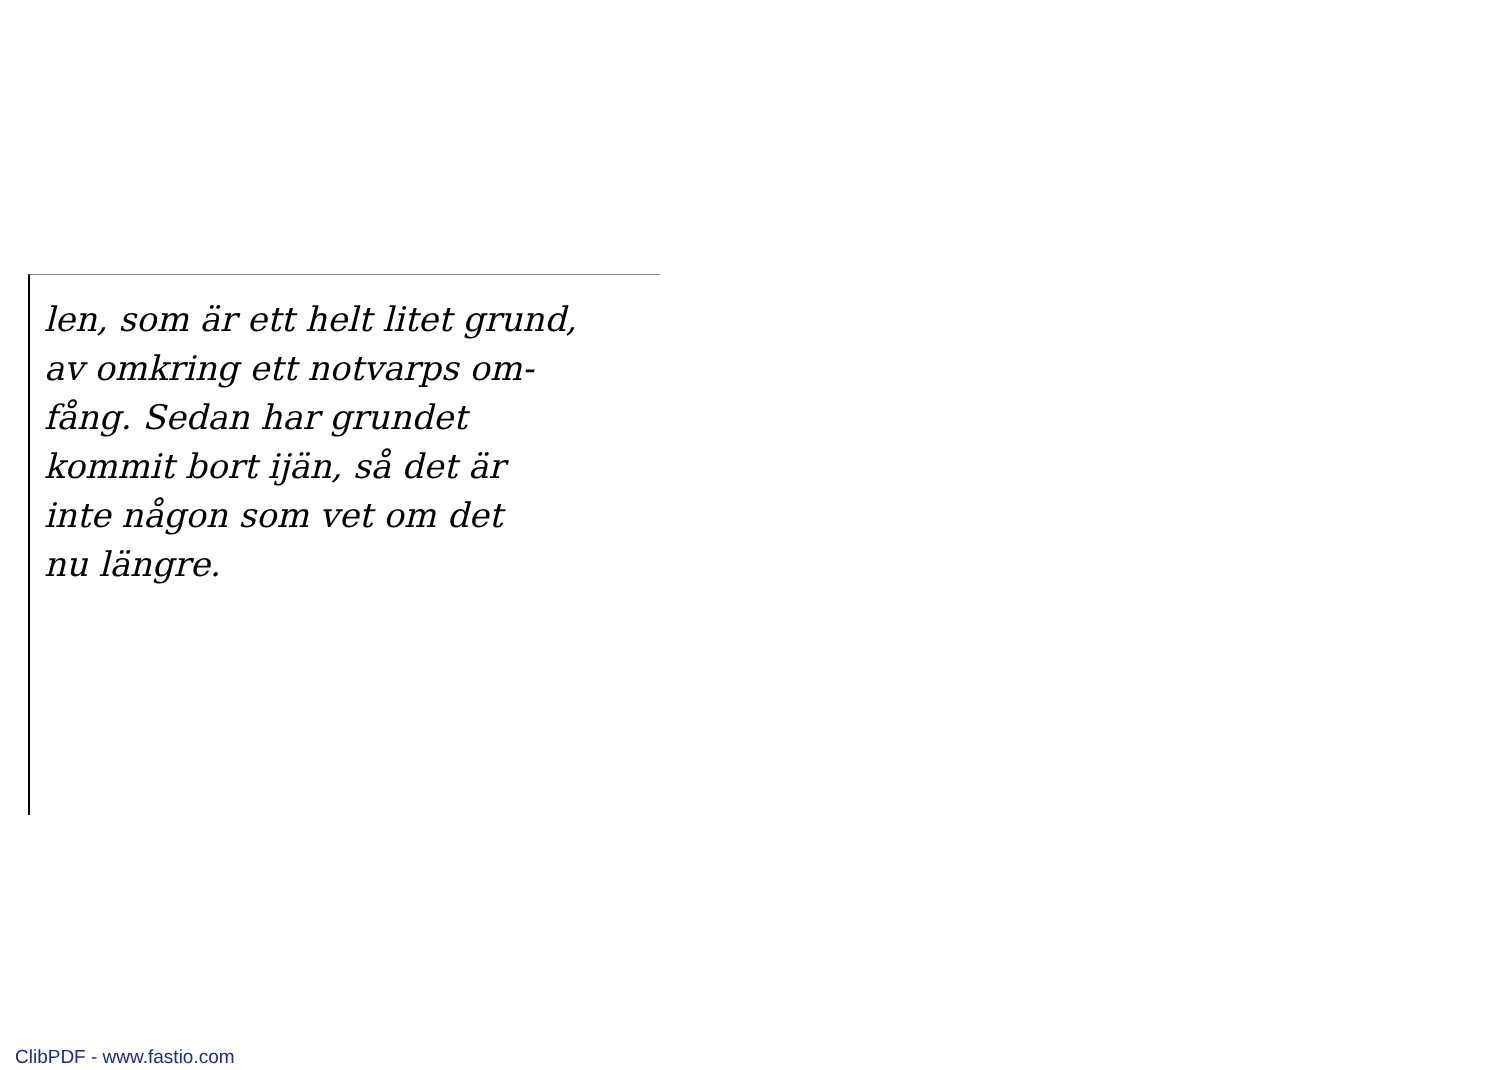len, som är ett helt litet grund,
av omkring ett notvarps om-
fång. Sedan har grundet
kommit bort ijän, så det är
inte någon som vet om det
nu längre.
ClibPDF - www.fastio.com